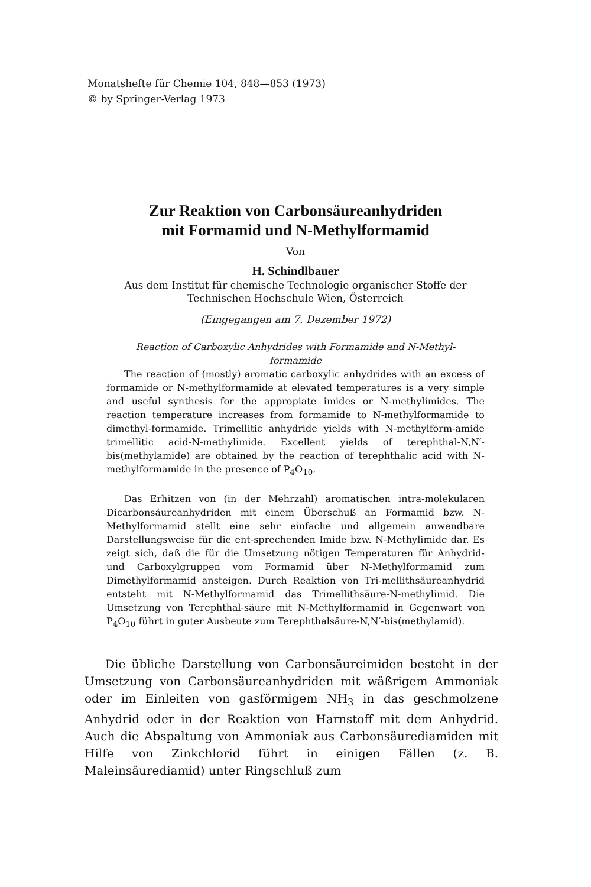Monatshefte für Chemie 104, 848—853 (1973)
© by Springer-Verlag 1973
Zur Reaktion von Carbonsäureanhydriden
mit Formamid und N-Methylformamid
Von
H. Schindlbauer
Aus dem Institut für chemische Technologie organischer Stoffe der
Technischen Hochschule Wien, Österreich
(Eingegangen am 7. Dezember 1972)
Reaction of Carboxylic Anhydrides with Formamide and N-Methyl-
formamide
The reaction of (mostly) aromatic carboxylic anhydrides with an excess of formamide or N-methylformamide at elevated temperatures is a very simple and useful synthesis for the appropiate imides or N-methylimides. The reaction temperature increases from formamide to N-methylformamide to dimethyl-formamide. Trimellitic anhydride yields with N-methylform-amide trimellitic acid-N-methylimide. Excellent yields of terephthal-N,N′-bis(methylamide) are obtained by the reaction of terephthalic acid with N-methylformamide in the presence of P<sub>4</sub>O<sub>10</sub>.
Das Erhitzen von (in der Mehrzahl) aromatischen intra-molekularen Dicarbonsäureanhydriden mit einem Überschuß an Formamid bzw. N-Methylformamid stellt eine sehr einfache und allgemein anwendbare Darstellungsweise für die ent-sprechenden Imide bzw. N-Methylimide dar. Es zeigt sich, daß die für die Umsetzung nötigen Temperaturen für Anhydrid- und Carboxylgruppen vom Formamid über N-Methylformamid zum Dimethylformamid ansteigen. Durch Reaktion von Tri-mellithsäureanhydrid entsteht mit N-Methylformamid das Trimellithsäure-N-methylimid. Die Umsetzung von Terephthal-säure mit N-Methylformamid in Gegenwart von P<sub>4</sub>O<sub>10</sub> führt in guter Ausbeute zum Terephthalsäure-N,N′-bis(methylamid).
Die übliche Darstellung von Carbonsäureimiden besteht in der Umsetzung von Carbonsäureanhydriden mit wäßrigem Ammoniak oder im Einleiten von gasförmigem NH<sub>3</sub> in das geschmolzene Anhydrid oder in der Reaktion von Harnstoff mit dem Anhydrid. Auch die Abspaltung von Ammoniak aus Carbonsäurediamiden mit Hilfe von Zinkchlorid führt in einigen Fällen (z. B. Maleinsäurediamid) unter Ringschluß zum